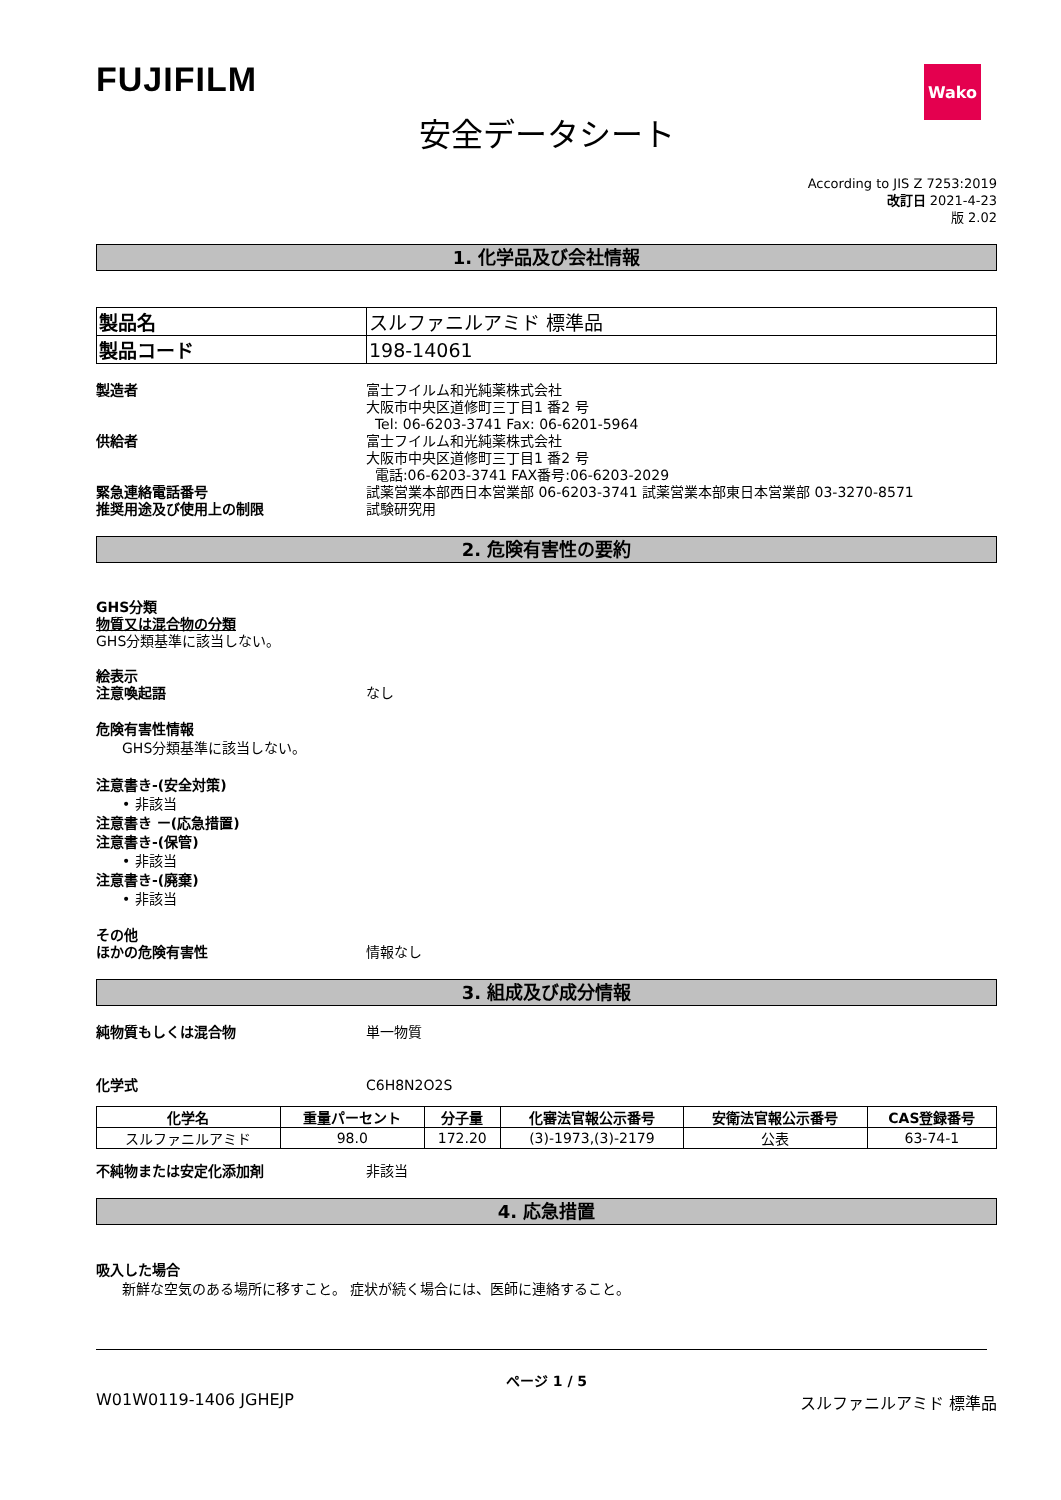FUJIFILM
Wako
安全データシート
According to JIS Z 7253:2019
改訂日 2021-4-23
版 2.02
1. 化学品及び会社情報
| 製品名 | スルファニルアミド 標準品 |
| 製品コード | 198-14061 |
製造者 富士フイルム和光純薬株式会社
大阪市中央区道修町三丁目1 番2 号
Tel: 06-6203-3741 Fax: 06-6201-5964
供給者 富士フイルム和光純薬株式会社
大阪市中央区道修町三丁目1 番2 号
電話:06-6203-3741 FAX番号:06-6203-2029
緊急連絡電話番号 試薬営業本部西日本営業部 06-6203-3741 試薬営業本部東日本営業部 03-3270-8571
推奨用途及び使用上の制限 試験研究用
2. 危険有害性の要約
GHS分類
物質又は混合物の分類
GHS分類基準に該当しない。
絵表示
注意喚起語 なし
危険有害性情報
GHS分類基準に該当しない。
注意書き-(安全対策)
• 非該当
注意書き ー(応急措置)
注意書き-(保管)
• 非該当
注意書き-(廃棄)
• 非該当
その他
ほかの危険有害性 情報なし
3. 組成及び成分情報
純物質もしくは混合物 単一物質
化学式 C6H8N2O2S
| 化学名 | 重量パーセント | 分子量 | 化審法官報公示番号 | 安衛法官報公示番号 | CAS登録番号 |
| --- | --- | --- | --- | --- | --- |
| スルファニルアミド | 98.0 | 172.20 | (3)-1973,(3)-2179 | 公表 | 63-74-1 |
不純物または安定化添加剤 非該当
4. 応急措置
吸入した場合
新鮮な空気のある場所に移すこと。 症状が続く場合には、医師に連絡すること。
ページ 1 / 5
W01W0119-1406 JGHEJP スルファニルアミド 標準品